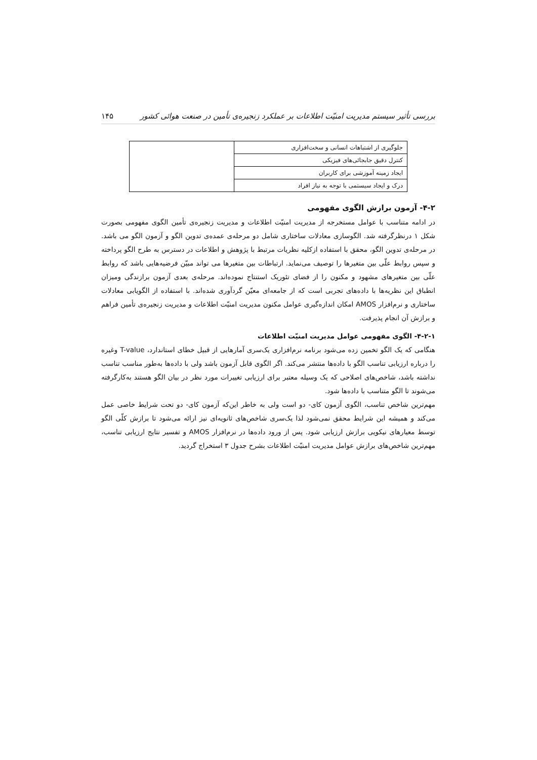بررسی تأثیر سیستم مدیریت امنیّت اطلاعات بر عملکرد زنجیره‌ی تأمین در صنعت هوائی کشور ۱۴۵
| جلوگیری از اشتباهات انسانی و سخت‌افزاری | |
| کنترل دقیق جابجائی‌های فیزیکی | |
| ایجاد زمینه آموزشی برای کاربران | |
| درک و ایجاد سیستمی با توجه به نیاز افراد | |
۴-۲- آزمون برازش الگوی مفهومی
در ادامه متناسب با عوامل مستخرجه از مدیریت امنیّت اطلاعات و مدیریت زنجیره‌ی تأمین الگوی مفهومی بصورت شکل ۱ درنظرگرفته شد. الگوسازی معادلات ساختاری شامل دو مرحله‌ی عمده‌ی تدوین الگو و آزمون الگو می باشد. در مرحله‌ی تدوین الگو، محقق با استفاده ازکلیه نظریات مرتبط با پژوهش و اطلاعات در دسترس به طرح الگو پرداخته و سپس روابط علّی بین متغیرها را توصیف می‌نماید. ارتباطات بین متغیرها می تواند مبیّن فرضیه‌هایی باشد که روابط علّی بین متغیرهای مشهود و مکنون را از فضای تئوریک استنتاج نموده‌اند. مرحله‌ی بعدی آزمون برازندگی ومیزان انطباق این نظریه‌ها با داده‌های تجربی است که از جامعه‌ای معیّن گردآوری شده‌اند. با استفاده از الگویابی معادلات ساختاری و نرم‌افزار AMOS امکان اندازه‌گیری عوامل مکنون مدیریت امنیّت اطلاعات و مدیریت زنجیره‌ی تأمین فراهم و برازش آن انجام پذیرفت.
۴-۲-۱- الگوی مفهومی عوامل مدیریت امنیّت اطلاعات
هنگامی که یک الگو تخمین زده می‌شود برنامه نرم‌افزاری یک‌سری آمارهایی از قبیل خطای استاندارد، T-value وغیره را درباره ارزیابی تناسب الگو با داده‌ها منتشر می‌کند. اگر الگوی قابل آزمون باشد ولی با داده‌ها به‌طور مناسب تناسب نداشته باشد، شاخص‌های اصلاحی که یک وسیله معتبر برای ارزیابی تغییرات مورد نظر در بیان الگو هستند به‌کارگرفته می‌شوند تا الگو متناسب با داده‌ها شود.
مهم‌ترین شاخص تناسب، الگوی آزمون کای- دو است ولی به خاطر این‌که آزمون کای- دو تحت شرایط خاصی عمل می‌کند و همیشه این شرایط محقق نمی‌شود لذا یک‌سری شاخص‌های ثانویه‌ای نیز ارائه می‌شود تا برازش کلّی الگو توسط معیارهای نیکویی برازش ارزیابی شود. پس از ورود داده‌ها در نرم‌افزار AMOS و تفسیر نتایج ارزیابی تناسب، مهم‌ترین شاخص‌های برازش عوامل مدیریت امنیّت اطلاعات بشرح جدول ۳ استخراج گردید.